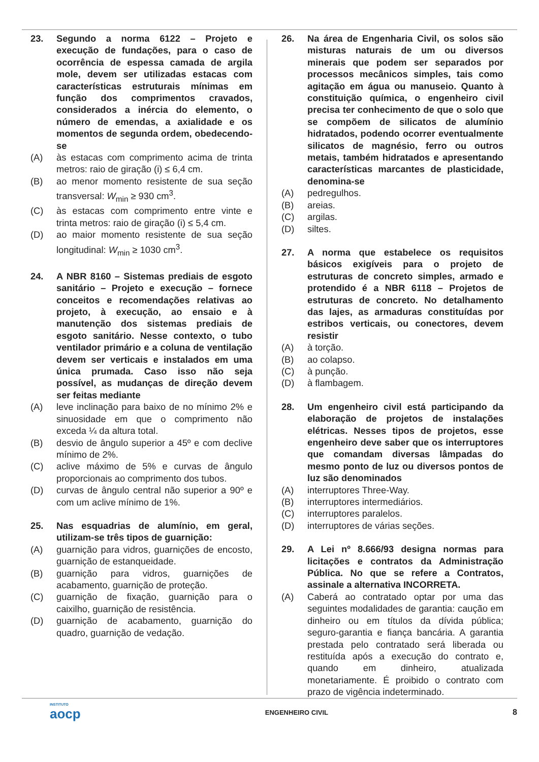23. Segundo a norma 6122 – Projeto e execução de fundações, para o caso de ocorrência de espessa camada de argila mole, devem ser utilizadas estacas com características estruturais mínimas em função dos comprimentos cravados, considerados a inércia do elemento, o número de emendas, a axialidade e os momentos de segunda ordem, obedecendo-se
(A) às estacas com comprimento acima de trinta metros: raio de giração (i) ≤ 6,4 cm.
(B) ao menor momento resistente de sua seção transversal: W<sub>min</sub> ≥ 930 cm<sup>3</sup>.
(C) às estacas com comprimento entre vinte e trinta metros: raio de giração (i) ≤ 5,4 cm.
(D) ao maior momento resistente de sua seção longitudinal: W<sub>min</sub> ≥ 1030 cm<sup>3</sup>.
24. A NBR 8160 – Sistemas prediais de esgoto sanitário – Projeto e execução – fornece conceitos e recomendações relativas ao projeto, à execução, ao ensaio e à manutenção dos sistemas prediais de esgoto sanitário. Nesse contexto, o tubo ventilador primário e a coluna de ventilação devem ser verticais e instalados em uma única prumada. Caso isso não seja possível, as mudanças de direção devem ser feitas mediante
(A) leve inclinação para baixo de no mínimo 2% e sinuosidade em que o comprimento não exceda ¼ da altura total.
(B) desvio de ângulo superior a 45º e com declive mínimo de 2%.
(C) aclive máximo de 5% e curvas de ângulo proporcionais ao comprimento dos tubos.
(D) curvas de ângulo central não superior a 90º e com um aclive mínimo de 1%.
25. Nas esquadrias de alumínio, em geral, utilizam-se três tipos de guarnição:
(A) guarnição para vidros, guarnições de encosto, guarnição de estanqueidade.
(B) guarnição para vidros, guarnições de acabamento, guarnição de proteção.
(C) guarnição de fixação, guarnição para o caixilho, guarnição de resistência.
(D) guarnição de acabamento, guarnição do quadro, guarnição de vedação.
26. Na área de Engenharia Civil, os solos são misturas naturais de um ou diversos minerais que podem ser separados por processos mecânicos simples, tais como agitação em água ou manuseio. Quanto à constituição química, o engenheiro civil precisa ter conhecimento de que o solo que se compõem de silicatos de alumínio hidratados, podendo ocorrer eventualmente silicatos de magnésio, ferro ou outros metais, também hidratados e apresentando características marcantes de plasticidade, denomina-se
(A) pedregulhos.
(B) areias.
(C) argilas.
(D) siltes.
27. A norma que estabelece os requisitos básicos exigíveis para o projeto de estruturas de concreto simples, armado e protendido é a NBR 6118 – Projetos de estruturas de concreto. No detalhamento das lajes, as armaduras constituídas por estribos verticais, ou conectores, devem resistir
(A) à torção.
(B) ao colapso.
(C) à punção.
(D) à flambagem.
28. Um engenheiro civil está participando da elaboração de projetos de instalações elétricas. Nesses tipos de projetos, esse engenheiro deve saber que os interruptores que comandam diversas lâmpadas do mesmo ponto de luz ou diversos pontos de luz são denominados
(A) interruptores Three-Way.
(B) interruptores intermediários.
(C) interruptores paralelos.
(D) interruptores de várias seções.
29. A Lei nº 8.666/93 designa normas para licitações e contratos da Administração Pública. No que se refere a Contratos, assinale a alternativa INCORRETA.
(A) Caberá ao contratado optar por uma das seguintes modalidades de garantia: caução em dinheiro ou em títulos da dívida pública; seguro-garantia e fiança bancária. A garantia prestada pelo contratado será liberada ou restituída após a execução do contrato e, quando em dinheiro, atualizada monetariamente. É proibido o contrato com prazo de vigência indeterminado.
INSTITUTO
aocp ENGENHEIRO CIVIL 8